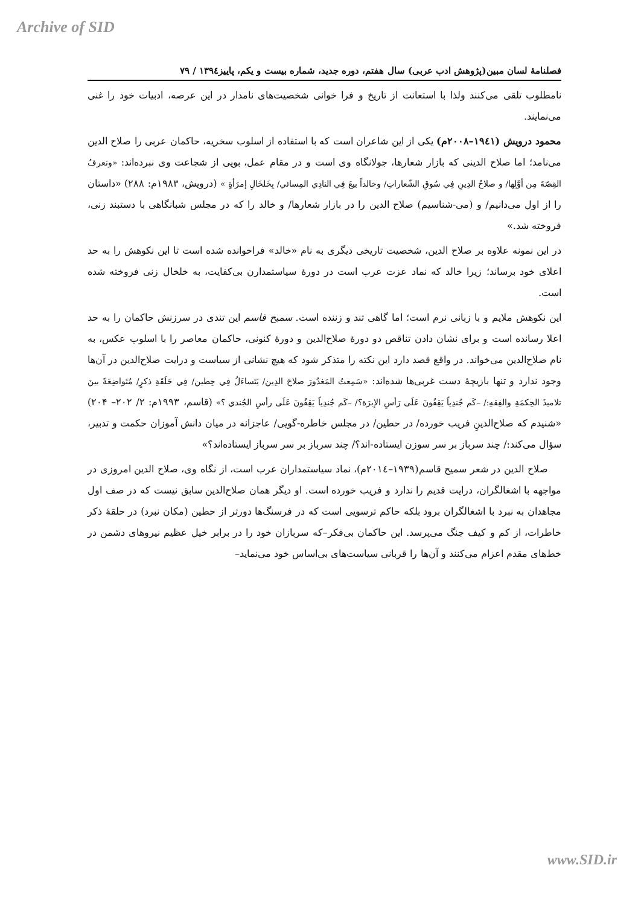Archive of SID
فصلنامهٔ لسان مبین(پژوهش ادب عربی) سال هفتم، دوره جدید، شماره بیست و یکم، پاییز۱۳۹٤ / ۷۹
نامطلوب تلقی می‌کنند ولذا با استعانت از تاریخ و فرا خوانی شخصیت‌های نامدار در این عرصه، ادبیات خود را غنی می‌نمایند.
محمود درویش (۱۹٤۱–۲۰۰۸م) یکی از این شاعران است که با استفاده از اسلوب سخریه، حاکمان عربی را صلاح الدین می‌نامد؛ اما صلاح الدینی که بازار شعارها، جولانگاه وی است و در مقام عمل، بویی از شجاعت وی نبرده‌اند: «ونعرفُ القِصّةَ مِن أوَّلِها/ و صلاحُ الدِينِ فِي سُوقِ الشّعاراتِ/ وخالداً بيعَ فِي النادِي المِسائي/ بِخَلخَالِ إمرَأةٍ » (درویش، ۱۹۸۳م: ۲۸۸) «داستان را از اول می‌دانیم/ و (می-شناسیم) صلاح الدین را در بازار شعارها/ و خالد را که در مجلس شبانگاهی با دستبند زنی، فروخته شد.»
در این نمونه علاوه بر صلاح الدین، شخصیت تاریخی دیگری به نام «خالد» فراخوانده شده است تا این نکوهش را به حد اعلای خود برساند؛ زیرا خالد که نماد عزت عرب است در دورهٔ سیاستمدارن بی‌کفایت، به خلخال زنی فروخته شده است.
این نکوهش ملایم و با زبانی نرم است؛ اما گاهی تند و زننده است. سمیح قاسم این تندی در سرزنش حاکمان را به حد اعلا رسانده است و برای نشان دادن تناقص دو دورهٔ صلاح‌الدین و دورهٔ کنونی، حاکمان معاصر را با اسلوب عکس، به نام صلاح‌الدین می‌خواند. در واقع قصد دارد این نکته را متذکر شود که هیچ نشانی از سیاست و درایت صلاح‌الدین در آن‌ها وجود ندارد و تنها بازیچهٔ دست غربی‌ها شده‌اند: «سَمِعتُ المَغدُورَ صلاحَ الدِين/ يَتَساءَلُ فِي حِطين/ فِي حَلَقَةِ ذكرٍ/ مُتَواضِعَةً بينَ تلاميذَ الحِكمَةِ والفِقهِ:/ –كَم جُندِياً يَقِفُونَ عَلَى رَأسِ الإبرَة؟/ –كَم جُندِياً يَقِفُونَ عَلَى رأسِ الجُندي ؟» (قاسم، ۱۹۹۳م: ۲/ ۲۰۲– ۲۰۴) «شنیدم که صلاح‌الدینِ فریب خورده/ در حطین/ در مجلس خاطره-گویی/ عاجزانه در میان دانش آموزان حکمت و تدبیر، سؤال می‌کند:/ چند سرباز بر سر سوزن ایستاده-اند؟/ چند سرباز بر سر سرباز ایستاده‌اند؟»
صلاح الدین در شعر سمیح قاسم(۱۹۳۹–۲۰۱٤م)، نماد سیاستمداران عرب است، از نگاه وی، صلاح الدین امروزی در مواجهه با اشغالگران، درایت قدیم را ندارد و فریب خورده است. او دیگر همان صلاح‌الدین سابق نیست که در صف اول مجاهدان به نبرد با اشغالگران برود بلکه حاکم ترسویی است که در فرسنگ‌ها دورتر از حطین (مکان نبرد) در حلقهٔ ذکر خاطرات، از کم و کیف جنگ می‌پرسد. این حاکمان بی‌فکر–که سربازان خود را در برابر خیل عظیم نیروهای دشمن در خط‌های مقدم اعزام می‌کنند و آن‌ها را قربانی سیاست‌های بی‌اساس خود می‌نماید–
www.SID.ir